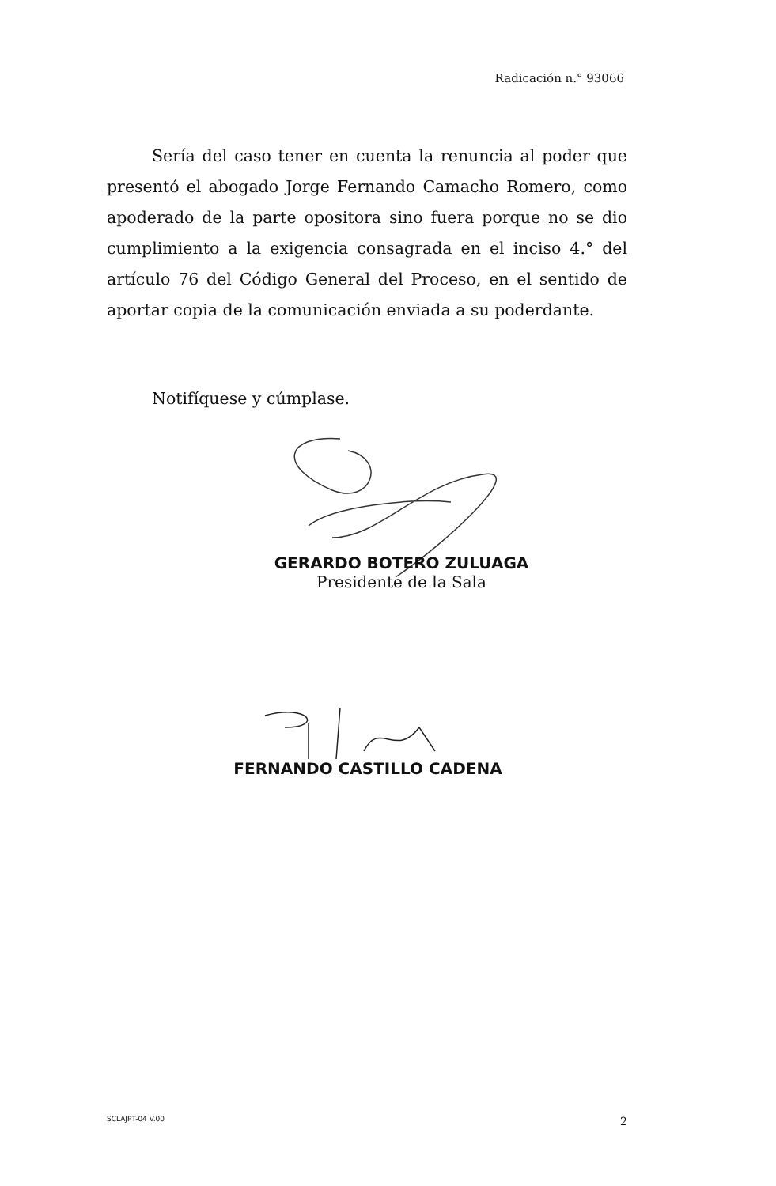Radicación n.° 93066
Sería del caso tener en cuenta la renuncia al poder que presentó el abogado Jorge Fernando Camacho Romero, como apoderado de la parte opositora sino fuera porque no se dio cumplimiento a la exigencia consagrada en el inciso 4.° del artículo 76 del Código General del Proceso, en el sentido de aportar copia de la comunicación enviada a su poderdante.
Notifíquese y cúmplase.
GERARDO BOTERO ZULUAGA
Presidente de la Sala
FERNANDO CASTILLO CADENA
SCLAJPT-04 V.00 2